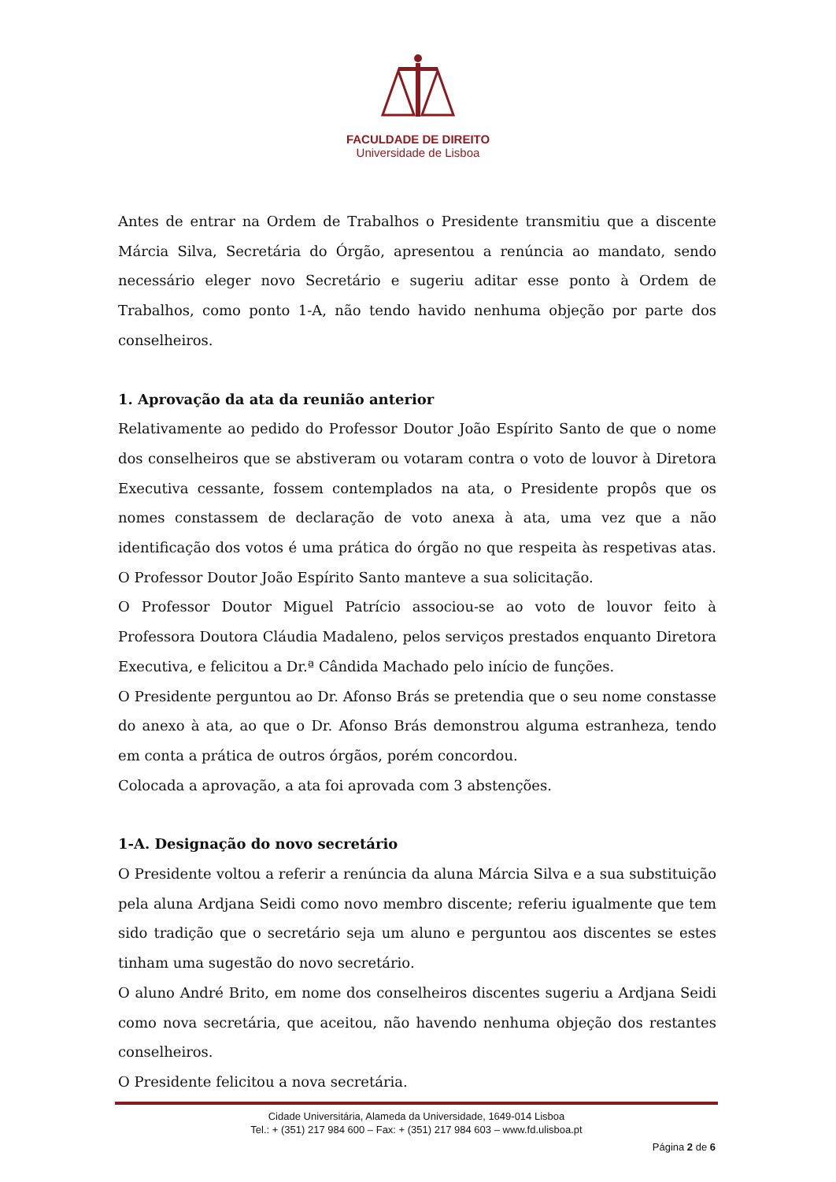FACULDADE DE DIREITO
Universidade de Lisboa
Antes de entrar na Ordem de Trabalhos o Presidente transmitiu que a discente Márcia Silva, Secretária do Órgão, apresentou a renúncia ao mandato, sendo necessário eleger novo Secretário e sugeriu aditar esse ponto à Ordem de Trabalhos, como ponto 1-A, não tendo havido nenhuma objeção por parte dos conselheiros.
1. Aprovação da ata da reunião anterior
Relativamente ao pedido do Professor Doutor João Espírito Santo de que o nome dos conselheiros que se abstiveram ou votaram contra o voto de louvor à Diretora Executiva cessante, fossem contemplados na ata, o Presidente propôs que os nomes constassem de declaração de voto anexa à ata, uma vez que a não identificação dos votos é uma prática do órgão no que respeita às respetivas atas. O Professor Doutor João Espírito Santo manteve a sua solicitação.
O Professor Doutor Miguel Patrício associou-se ao voto de louvor feito à Professora Doutora Cláudia Madaleno, pelos serviços prestados enquanto Diretora Executiva, e felicitou a Dr.ª Cândida Machado pelo início de funções.
O Presidente perguntou ao Dr. Afonso Brás se pretendia que o seu nome constasse do anexo à ata, ao que o Dr. Afonso Brás demonstrou alguma estranheza, tendo em conta a prática de outros órgãos, porém concordou.
Colocada a aprovação, a ata foi aprovada com 3 abstenções.
1-A. Designação do novo secretário
O Presidente voltou a referir a renúncia da aluna Márcia Silva e a sua substituição pela aluna Ardjana Seidi como novo membro discente; referiu igualmente que tem sido tradição que o secretário seja um aluno e perguntou aos discentes se estes tinham uma sugestão do novo secretário.
O aluno André Brito, em nome dos conselheiros discentes sugeriu a Ardjana Seidi como nova secretária, que aceitou, não havendo nenhuma objeção dos restantes conselheiros.
O Presidente felicitou a nova secretária.
Cidade Universitária, Alameda da Universidade, 1649-014 Lisboa
Tel.: + (351) 217 984 600 – Fax: + (351) 217 984 603 – www.fd.ulisboa.pt
Página 2 de 6